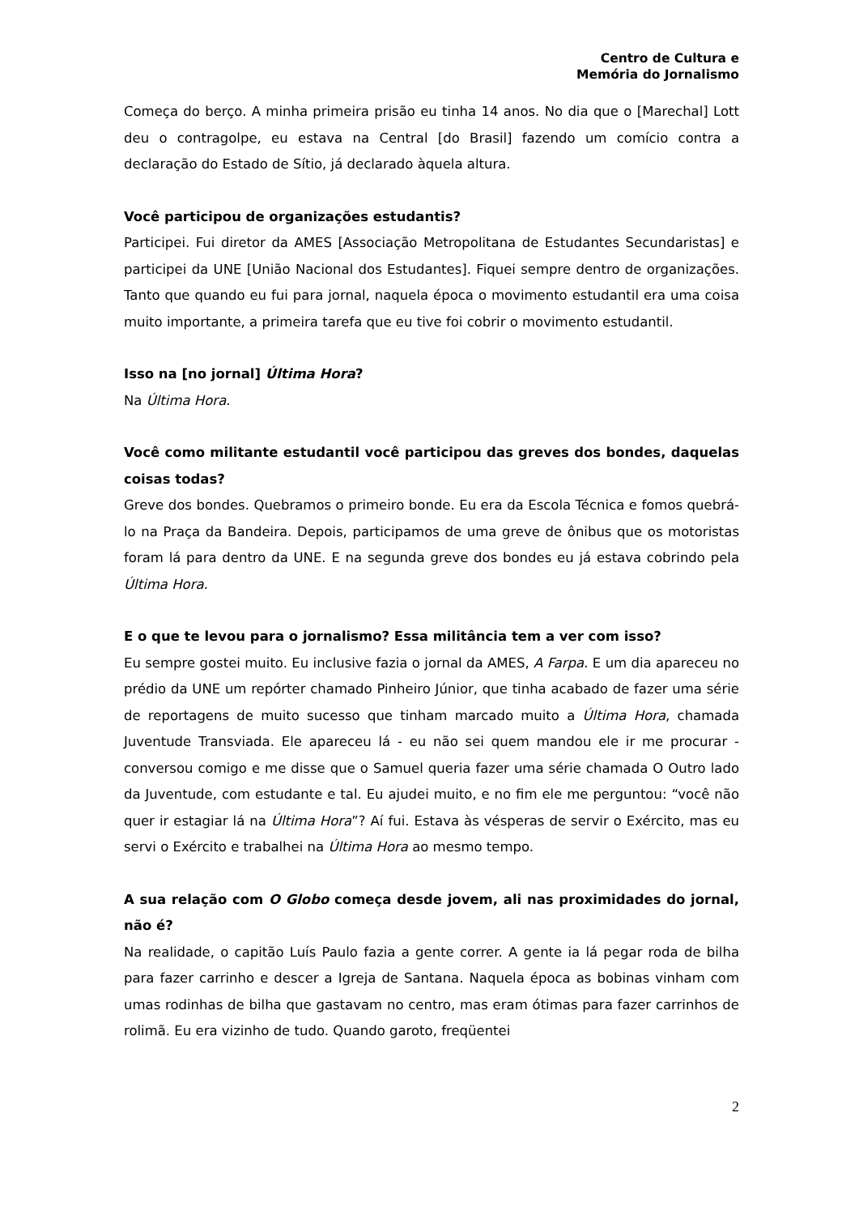Centro de Cultura e
Memória do Jornalismo
Começa do berço. A minha primeira prisão eu tinha 14 anos. No dia que o [Marechal] Lott deu o contragolpe, eu estava na Central [do Brasil] fazendo um comício contra a declaração do Estado de Sítio, já declarado àquela altura.
Você participou de organizações estudantis?
Participei. Fui diretor da AMES [Associação Metropolitana de Estudantes Secundaristas] e participei da UNE [União Nacional dos Estudantes]. Fiquei sempre dentro de organizações. Tanto que quando eu fui para jornal, naquela época o movimento estudantil era uma coisa muito importante, a primeira tarefa que eu tive foi cobrir o movimento estudantil.
Isso na [no jornal] Última Hora?
Na Última Hora.
Você como militante estudantil você participou das greves dos bondes, daquelas coisas todas?
Greve dos bondes. Quebramos o primeiro bonde. Eu era da Escola Técnica e fomos quebrá-lo na Praça da Bandeira. Depois, participamos de uma greve de ônibus que os motoristas foram lá para dentro da UNE. E na segunda greve dos bondes eu já estava cobrindo pela Última Hora.
E o que te levou para o jornalismo? Essa militância tem a ver com isso?
Eu sempre gostei muito. Eu inclusive fazia o jornal da AMES, A Farpa. E um dia apareceu no prédio da UNE um repórter chamado Pinheiro Júnior, que tinha acabado de fazer uma série de reportagens de muito sucesso que tinham marcado muito a Última Hora, chamada Juventude Transviada. Ele apareceu lá - eu não sei quem mandou ele ir me procurar - conversou comigo e me disse que o Samuel queria fazer uma série chamada O Outro lado da Juventude, com estudante e tal. Eu ajudei muito, e no fim ele me perguntou: “você não quer ir estagiar lá na Última Hora”? Aí fui. Estava às vésperas de servir o Exército, mas eu servi o Exército e trabalhei na Última Hora ao mesmo tempo.
A sua relação com O Globo começa desde jovem, ali nas proximidades do jornal, não é?
Na realidade, o capitão Luís Paulo fazia a gente correr. A gente ia lá pegar roda de bilha para fazer carrinho e descer a Igreja de Santana. Naquela época as bobinas vinham com umas rodinhas de bilha que gastavam no centro, mas eram ótimas para fazer carrinhos de rolimã. Eu era vizinho de tudo. Quando garoto, freqüentei
2